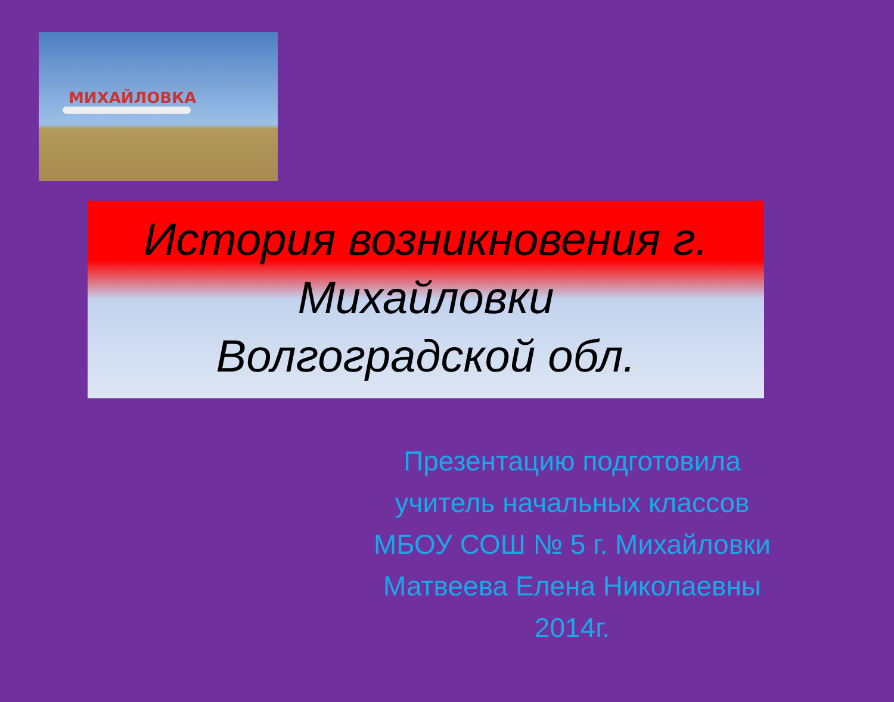МИХАЙЛОВКА
История возникновения г.
Михайловки
Волгоградской обл.
Презентацию подготовила
учитель начальных классов
МБОУ СОШ № 5 г. Михайловки
Матвеева Елена Николаевны
2014г.